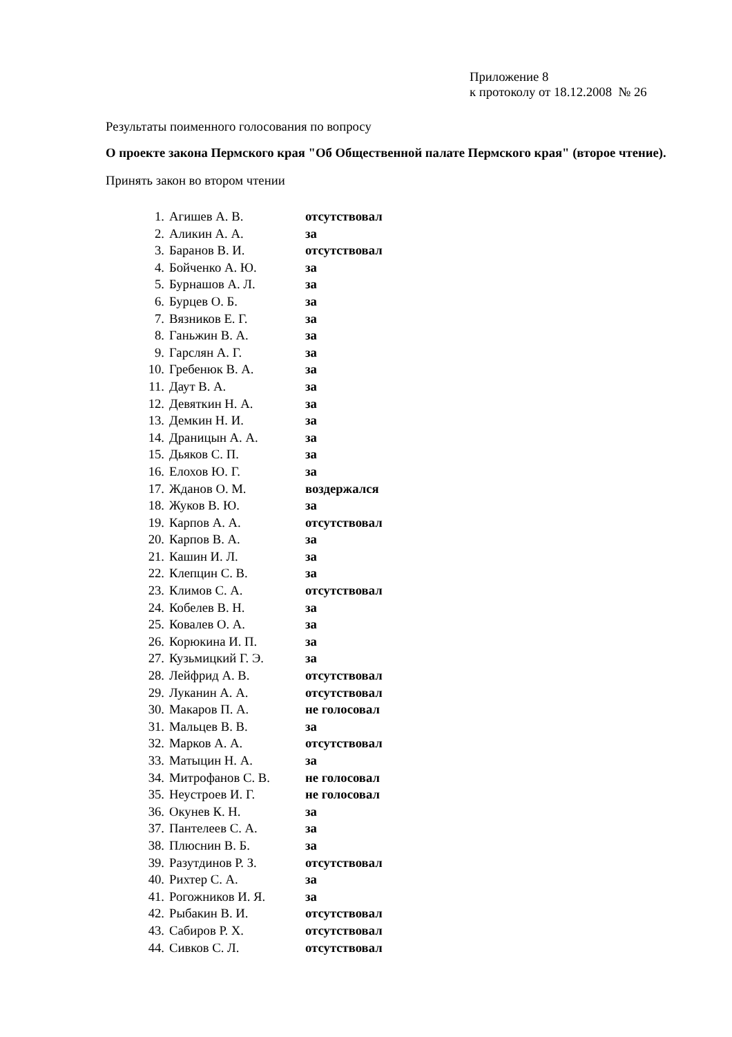Приложение 8
к протоколу от 18.12.2008 № 26
Результаты поименного голосования по вопросу
О проекте закона Пермского края "Об Общественной палате Пермского края" (второе чтение).
Принять закон во втором чтении
| 1. | Агишев А. В. | отсутствовал |
| 2. | Аликин А. А. | за |
| 3. | Баранов В. И. | отсутствовал |
| 4. | Бойченко А. Ю. | за |
| 5. | Бурнашов А. Л. | за |
| 6. | Бурцев О. Б. | за |
| 7. | Вязников Е. Г. | за |
| 8. | Ганьжин В. А. | за |
| 9. | Гарслян А. Г. | за |
| 10. | Гребенюк В. А. | за |
| 11. | Даут В. А. | за |
| 12. | Девяткин Н. А. | за |
| 13. | Демкин Н. И. | за |
| 14. | Драницын А. А. | за |
| 15. | Дьяков С. П. | за |
| 16. | Елохов Ю. Г. | за |
| 17. | Жданов О. М. | воздержался |
| 18. | Жуков В. Ю. | за |
| 19. | Карпов А. А. | отсутствовал |
| 20. | Карпов В. А. | за |
| 21. | Кашин И. Л. | за |
| 22. | Клепцин С. В. | за |
| 23. | Климов С. А. | отсутствовал |
| 24. | Кобелев В. Н. | за |
| 25. | Ковалев О. А. | за |
| 26. | Корюкина И. П. | за |
| 27. | Кузьмицкий Г. Э. | за |
| 28. | Лейфрид А. В. | отсутствовал |
| 29. | Луканин А. А. | отсутствовал |
| 30. | Макаров П. А. | не голосовал |
| 31. | Мальцев В. В. | за |
| 32. | Марков А. А. | отсутствовал |
| 33. | Матыцин Н. А. | за |
| 34. | Митрофанов С. В. | не голосовал |
| 35. | Неустроев И. Г. | не голосовал |
| 36. | Окунев К. Н. | за |
| 37. | Пантелеев С. А. | за |
| 38. | Плюснин В. Б. | за |
| 39. | Разутдинов Р. З. | отсутствовал |
| 40. | Рихтер С. А. | за |
| 41. | Рогожников И. Я. | за |
| 42. | Рыбакин В. И. | отсутствовал |
| 43. | Сабиров Р. Х. | отсутствовал |
| 44. | Сивков С. Л. | отсутствовал |